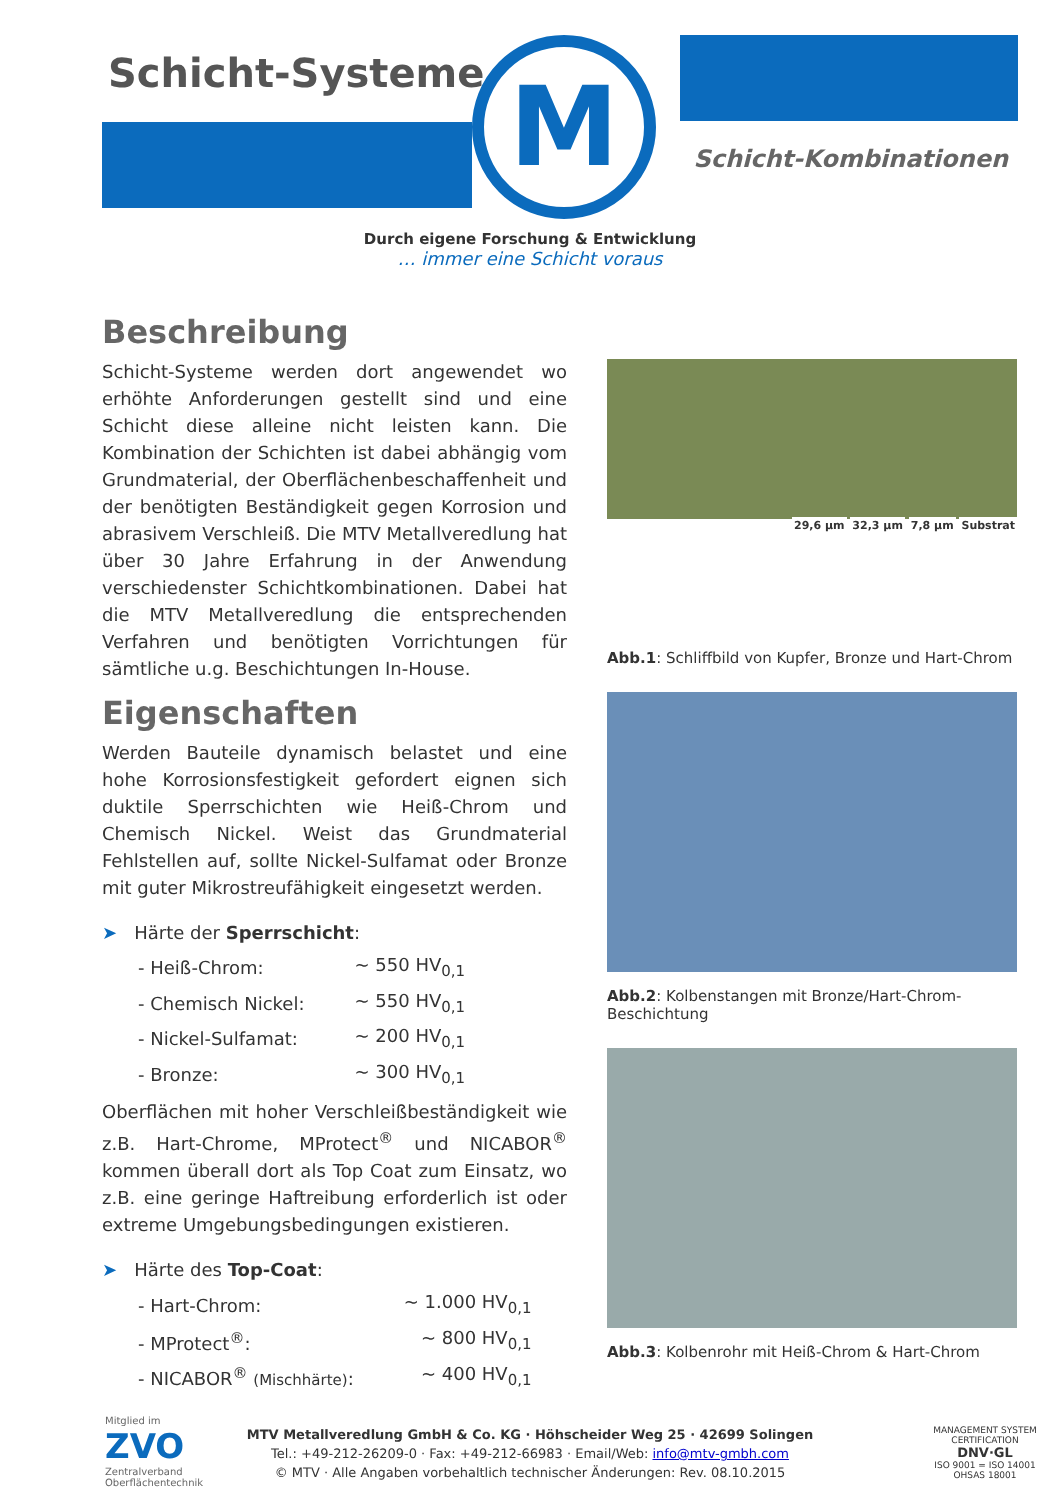M
Schicht-Systeme
Schicht-Kombinationen
Durch eigene Forschung & Entwicklung
… immer eine Schicht voraus
Beschreibung
Schicht-Systeme werden dort angewendet wo erhöhte Anforderungen gestellt sind und eine Schicht diese alleine nicht leisten kann. Die Kombination der Schichten ist dabei abhängig vom Grundmaterial, der Oberflächenbeschaffenheit und der benötigten Beständigkeit gegen Korrosion und abrasivem Verschleiß. Die MTV Metallveredlung hat über 30 Jahre Erfahrung in der Anwendung verschiedenster Schichtkombinationen. Dabei hat die MTV Metallveredlung die entsprechenden Verfahren und benötigten Vorrichtungen für sämtliche u.g. Beschichtungen In-House.
Eigenschaften
Werden Bauteile dynamisch belastet und eine hohe Korrosionsfestigkeit gefordert eignen sich duktile Sperrschichten wie Heiß-Chrom und Chemisch Nickel. Weist das Grundmaterial Fehlstellen auf, sollte Nickel-Sulfamat oder Bronze mit guter Mikrostreufähigkeit eingesetzt werden.
➤ Härte der Sperrschicht:
| - Heiß-Chrom: | ~ 550 HV<sub>0,1</sub> |
| - Chemisch Nickel: | ~ 550 HV<sub>0,1</sub> |
| - Nickel-Sulfamat: | ~ 200 HV<sub>0,1</sub> |
| - Bronze: | ~ 300 HV<sub>0,1</sub> |
Oberflächen mit hoher Verschleißbeständigkeit wie z.B. Hart-Chrome, MProtect<sup>®</sup> und NICABOR<sup>®</sup> kommen überall dort als Top Coat zum Einsatz, wo z.B. eine geringe Haftreibung erforderlich ist oder extreme Umgebungsbedingungen existieren.
➤ Härte des Top-Coat:
| - Hart-Chrom: | ~ 1.000 HV<sub>0,1</sub> |
| - MProtect<sup>®</sup>: | ~ 800 HV<sub>0,1</sub> |
| - NICABOR<sup>®</sup> (Mischhärte) : | ~ 400 HV<sub>0,1</sub> |
29,6 µm 32,3 µm 7,8 µm Substrat
Abb.1: Schliffbild von Kupfer, Bronze und Hart-Chrom
Abb.2: Kolbenstangen mit Bronze/Hart-Chrom-Beschichtung
Abb.3: Kolbenrohr mit Heiß-Chrom & Hart-Chrom
Mitglied im
ZVO
Zentralverband
Oberflächentechnik
MTV Metallveredlung GmbH & Co. KG · Höhscheider Weg 25 · 42699 Solingen
Tel.: +49-212-26209-0 · Fax: +49-212-66983 · Email/Web: info@mtv-gmbh.com
© MTV · Alle Angaben vorbehaltlich technischer Änderungen: Rev. 08.10.2015
MANAGEMENT SYSTEM CERTIFICATION
DNV·GL
ISO 9001 = ISO 14001
OHSAS 18001